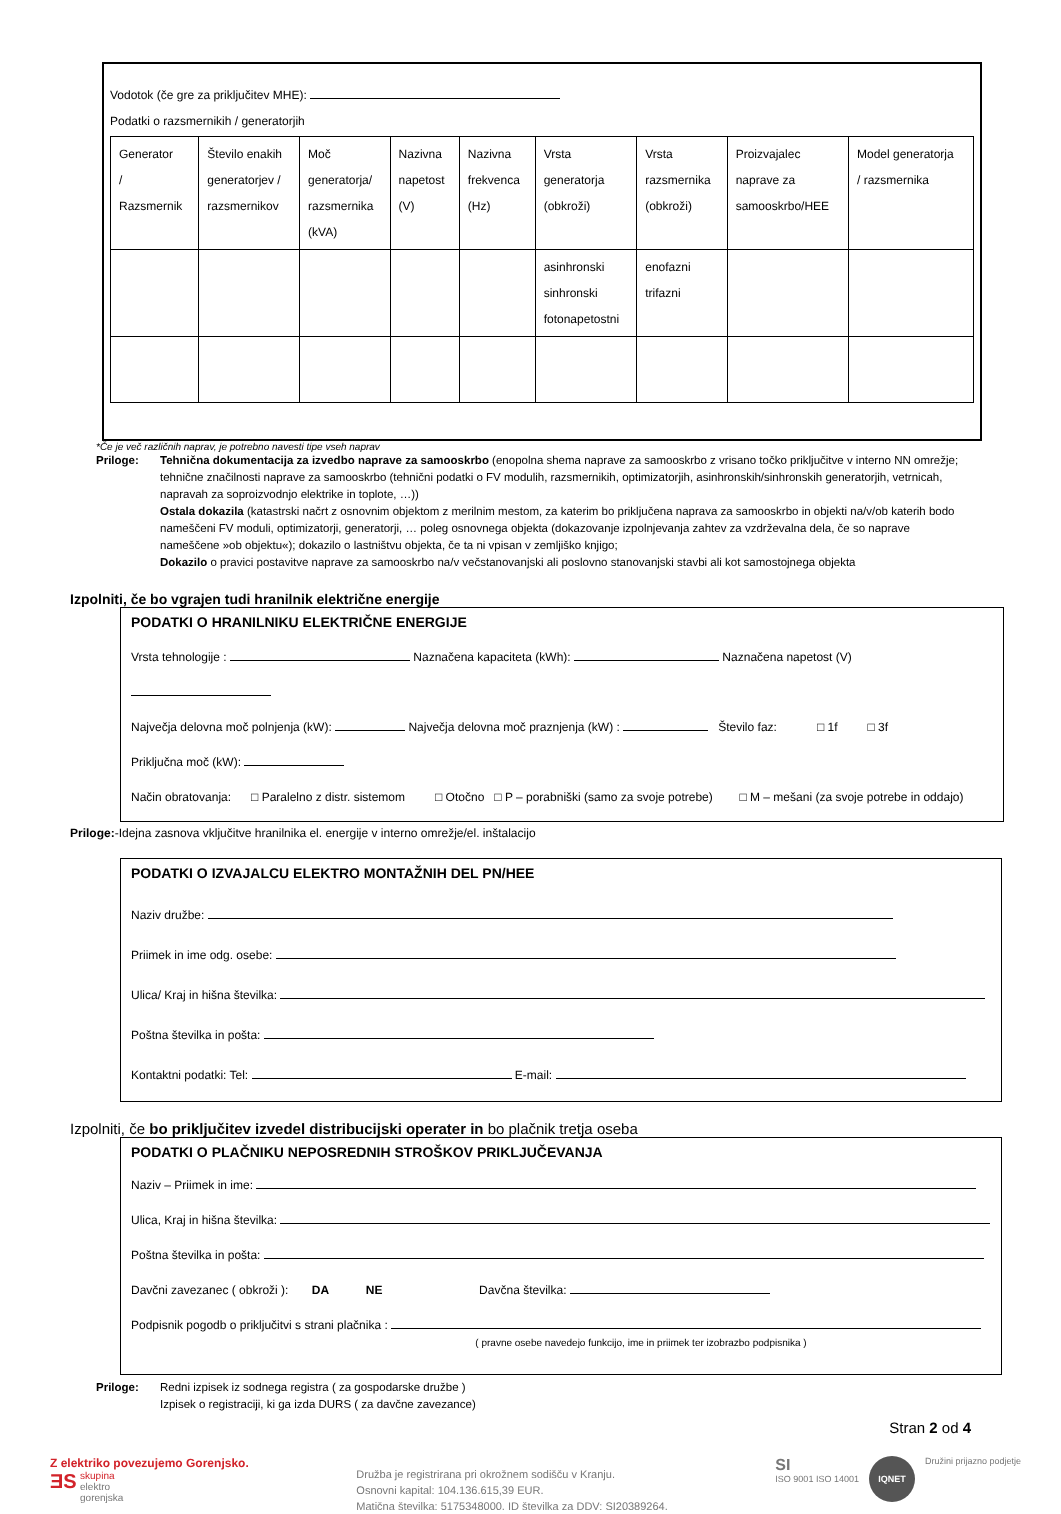Vodotok (če gre za priključitev MHE):
Podatki o razsmernikih / generatorjih
| Generator / Razsmernik | Število enakih generatorjev / razsmernikov | Moč generatorja/ razsmernika (kVA) | Nazivna napetost (V) | Nazivna frekvenca (Hz) | Vrsta generatorja (obkroži) | Vrsta razsmernika (obkroži) | Proizvajalec naprave za samooskrbo/HEE | Model generatorja / razsmernika |
| | | | | | asinhronski sinhronski fotonapetostni | enofazni trifazni | | |
*Če je več različnih naprav, je potrebno navesti tipe vseh naprav
Priloge: Tehnična dokumentacija za izvedbo naprave za samooskrbo (enopolna shema naprave za samooskrbo z vrisano točko priključitve v interno NN omrežje; tehnične značilnosti naprave za samooskrbo (tehnični podatki o FV modulih, razsmernikih, optimizatorjih, asinhronskih/sinhronskih generatorjih, vetrnicah, napravah za soproizvodnjo elektrike in toplote, …))
Ostala dokazila (katastrski načrt z osnovnim objektom z merilnim mestom, za katerim bo priključena naprava za samooskrbo in objekti na/v/ob katerih bodo nameščeni FV moduli, optimizatorji, generatorji, … poleg osnovnega objekta (dokazovanje izpolnjevanja zahtev za vzdrževalna dela, če so naprave nameščene »ob objektu«); dokazilo o lastništvu objekta, če ta ni vpisan v zemljiško knjigo;
Dokazilo o pravici postavitve naprave za samooskrbo na/v večstanovanjski ali poslovno stanovanjski stavbi ali kot samostojnega objekta
Izpolniti, če bo vgrajen tudi hranilnik električne energije
PODATKI O HRANILNIKU ELEKTRIČNE ENERGIJE
Vrsta tehnologije : Naznačena kapaciteta (kWh): Naznačena napetost (V)
Največja delovna moč polnjenja (kW): Največja delovna moč praznjenja (kW) : Število faz: □ 1f □ 3f
Priključna moč (kW):
Način obratovanja: □ Paralelno z distr. sistemom □ Otočno □ P – porabniški (samo za svoje potrebe) □ M – mešani (za svoje potrebe in oddajo)
Priloge:-Idejna zasnova vključitve hranilnika el. energije v interno omrežje/el. inštalacijo
PODATKI O IZVAJALCU ELEKTRO MONTAŽNIH DEL PN/HEE
Naziv družbe:
Priimek in ime odg. osebe:
Ulica/ Kraj in hišna številka:
Poštna številka in pošta:
Kontaktni podatki: Tel: E-mail:
Izpolniti, če bo priključitev izvedel distribucijski operater in bo plačnik tretja oseba
PODATKI O PLAČNIKU NEPOSREDNIH STROŠKOV PRIKLJUČEVANJA
Naziv – Priimek in ime:
Ulica, Kraj in hišna številka:
Poštna številka in pošta:
Davčni zavezanec ( obkroži ): DA NE Davčna številka:
Podpisnik pogodb o priključitvi s strani plačnika :
( pravne osebe navedejo funkcijo, ime in priimek ter izobrazbo podpisnika )
Priloge: Redni izpisek iz sodnega registra ( za gospodarske družbe )
Izpisek o registraciji, ki ga izda DURS ( za davčne zavezance)
Stran 2 od 4
Z elektriko povezujemo Gorenjsko.
ƎS
skupina
elektro
gorenjska
Družba je registrirana pri okrožnem sodišču v Kranju.
Osnovni kapital: 104.136.615,39 EUR.
Matična številka: 5175348000. ID številka za DDV: SI20389264.
SI
ISO 9001 ISO 14001 IQNET Družini prijazno podjetje